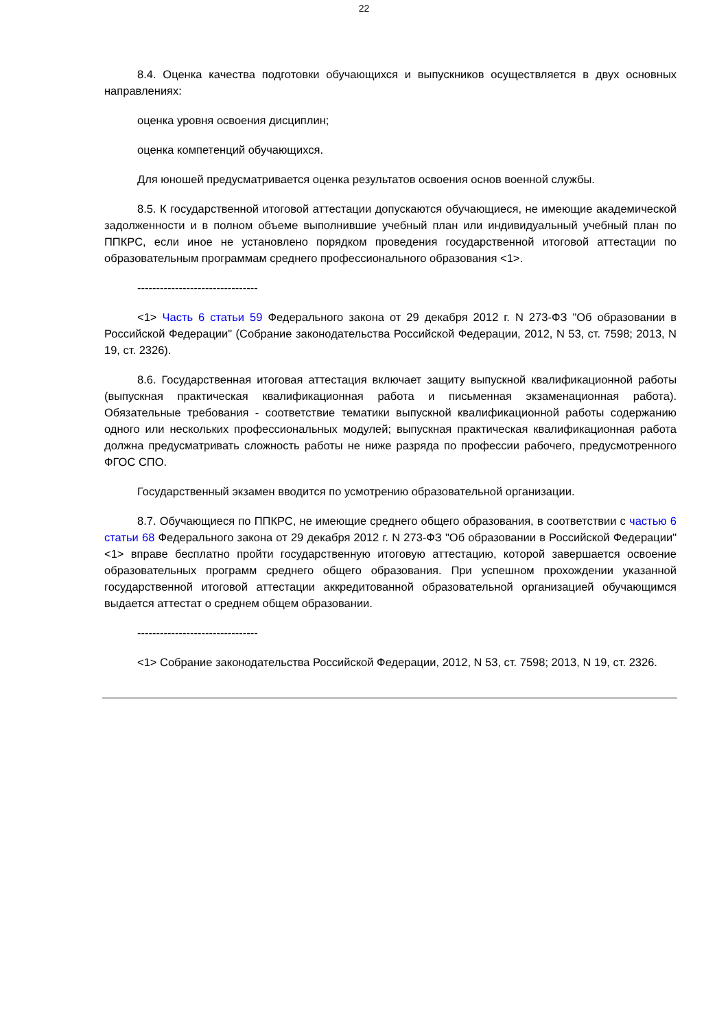22
8.4. Оценка качества подготовки обучающихся и выпускников осуществляется в двух основных направлениях:
оценка уровня освоения дисциплин;
оценка компетенций обучающихся.
Для юношей предусматривается оценка результатов освоения основ военной службы.
8.5. К государственной итоговой аттестации допускаются обучающиеся, не имеющие академической задолженности и в полном объеме выполнившие учебный план или индивидуальный учебный план по ППКРС, если иное не установлено порядком проведения государственной итоговой аттестации по образовательным программам среднего профессионального образования <1>.
--------------------------------
<1> Часть 6 статьи 59 Федерального закона от 29 декабря 2012 г. N 273-ФЗ "Об образовании в Российской Федерации" (Собрание законодательства Российской Федерации, 2012, N 53, ст. 7598; 2013, N 19, ст. 2326).
8.6. Государственная итоговая аттестация включает защиту выпускной квалификационной работы (выпускная практическая квалификационная работа и письменная экзаменационная работа). Обязательные требования - соответствие тематики выпускной квалификационной работы содержанию одного или нескольких профессиональных модулей; выпускная практическая квалификационная работа должна предусматривать сложность работы не ниже разряда по профессии рабочего, предусмотренного ФГОС СПО.
Государственный экзамен вводится по усмотрению образовательной организации.
8.7. Обучающиеся по ППКРС, не имеющие среднего общего образования, в соответствии с частью 6 статьи 68 Федерального закона от 29 декабря 2012 г. N 273-ФЗ "Об образовании в Российской Федерации" <1> вправе бесплатно пройти государственную итоговую аттестацию, которой завершается освоение образовательных программ среднего общего образования. При успешном прохождении указанной государственной итоговой аттестации аккредитованной образовательной организацией обучающимся выдается аттестат о среднем общем образовании.
--------------------------------
<1> Собрание законодательства Российской Федерации, 2012, N 53, ст. 7598; 2013, N 19, ст. 2326.